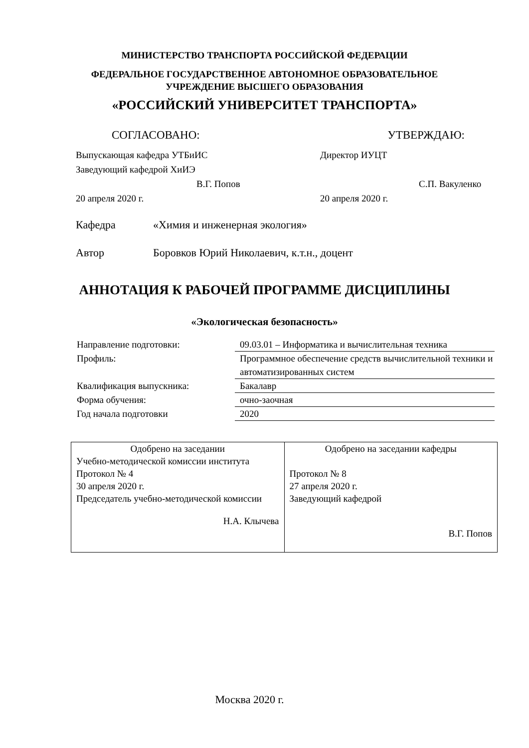МИНИСТЕРСТВО ТРАНСПОРТА РОССИЙСКОЙ ФЕДЕРАЦИИ
ФЕДЕРАЛЬНОЕ ГОСУДАРСТВЕННОЕ АВТОНОМНОЕ ОБРАЗОВАТЕЛЬНОЕ
УЧРЕЖДЕНИЕ ВЫСШЕГО ОБРАЗОВАНИЯ
«РОССИЙСКИЙ УНИВЕРСИТЕТ ТРАНСПОРТА»
СОГЛАСОВАНО: УТВЕРЖДАЮ:
Выпускающая кафедра УТБиИС
Заведующий кафедрой ХиИЭ
В.Г. Попов
20 апреля 2020 г.
Директор ИУЦТ
С.П. Вакуленко
20 апреля 2020 г.
Кафедра «Химия и инженерная экология»
Автор Боровков Юрий Николаевич, к.т.н., доцент
АННОТАЦИЯ К РАБОЧЕЙ ПРОГРАММЕ ДИСЦИПЛИНЫ
«Экологическая безопасность»
| Направление подготовки: | 09.03.01 – Информатика и вычислительная техника |
| Профиль: | Программное обеспечение средств вычислительной техники и автоматизированных систем |
| Квалификация выпускника: | Бакалавр |
| Форма обучения: | очно-заочная |
| Год начала подготовки | 2020 |
| Одобрено на заседании Учебно-методической комиссии института Протокол № 4 30 апреля 2020 г. Председатель учебно-методической комиссии Н.А. Клычева | Одобрено на заседании кафедры Протокол № 8 27 апреля 2020 г. Заведующий кафедрой В.Г. Попов |
Москва 2020 г.